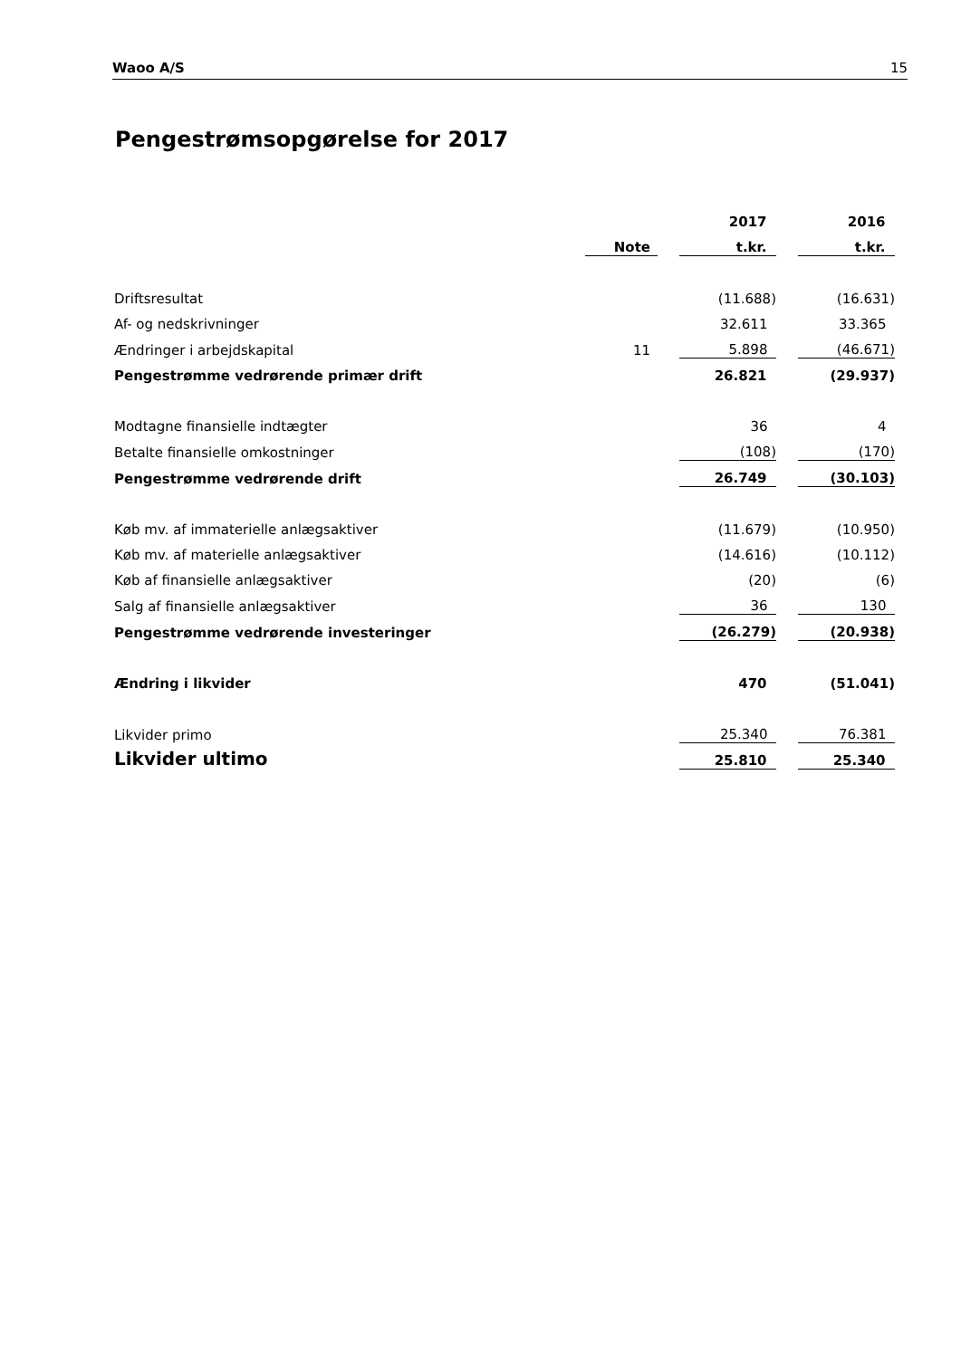Waoo A/S 15
Pengestrømsopgørelse for 2017
| | | | 2017 | | 2016 |
| | Note | | t.kr. | | t.kr. |
| Driftsresultat | | | (11.688) | | (16.631) |
| Af- og nedskrivninger | | | 32.611 | | 33.365 |
| Ændringer i arbejdskapital | 11 | | 5.898 | | (46.671) |
| Pengestrømme vedrørende primær drift | | | 26.821 | | (29.937) |
| Modtagne finansielle indtægter | | | 36 | | 4 |
| Betalte finansielle omkostninger | | | (108) | | (170) |
| Pengestrømme vedrørende drift | | | 26.749 | | (30.103) |
| Køb mv. af immaterielle anlægsaktiver | | | (11.679) | | (10.950) |
| Køb mv. af materielle anlægsaktiver | | | (14.616) | | (10.112) |
| Køb af finansielle anlægsaktiver | | | (20) | | (6) |
| Salg af finansielle anlægsaktiver | | | 36 | | 130 |
| Pengestrømme vedrørende investeringer | | | (26.279) | | (20.938) |
| Ændring i likvider | | | 470 | | (51.041) |
| Likvider primo | | | 25.340 | | 76.381 |
| Likvider ultimo | | | 25.810 | | 25.340 |